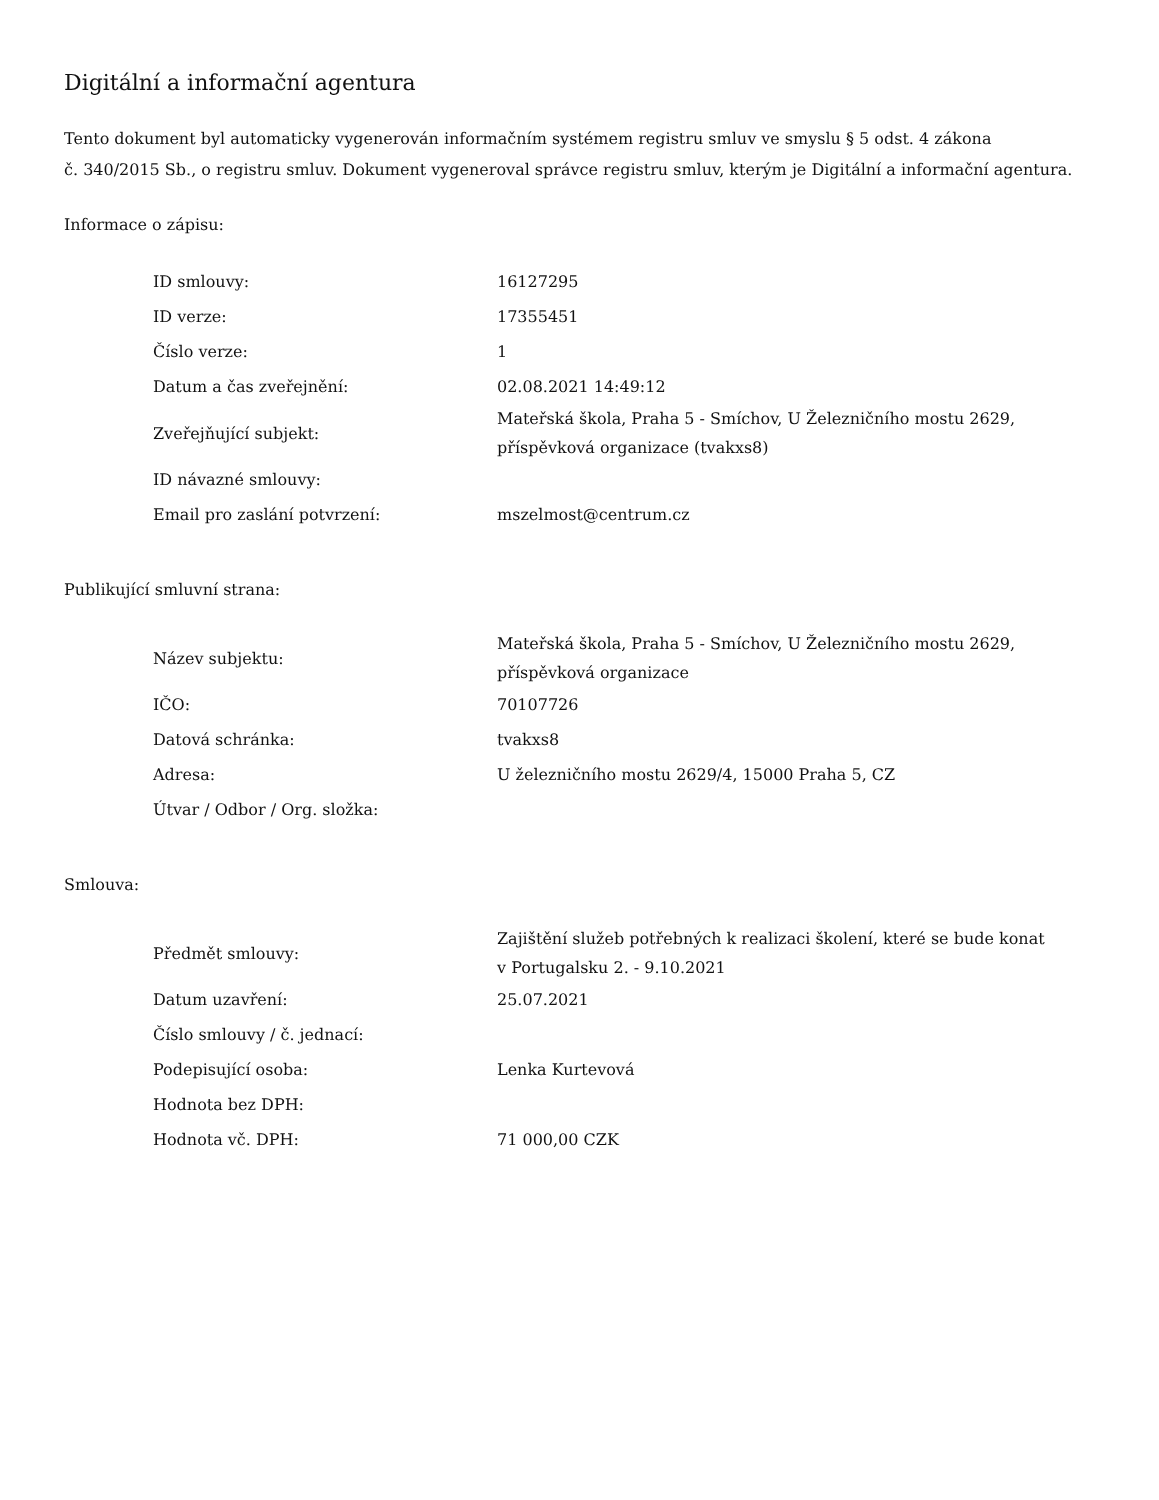Digitální a informační agentura
Tento dokument byl automaticky vygenerován informačním systémem registru smluv ve smyslu § 5 odst. 4 zákona
č. 340/2015 Sb., o registru smluv. Dokument vygeneroval správce registru smluv, kterým je Digitální a informační agentura.
Informace o zápisu:
| ID smlouvy: | 16127295 |
| ID verze: | 17355451 |
| Číslo verze: | 1 |
| Datum a čas zveřejnění: | 02.08.2021 14:49:12 |
| Zveřejňující subjekt: | Mateřská škola, Praha 5 - Smíchov, U Železničního mostu 2629, příspěvková organizace (tvakxs8) |
| ID návazné smlouvy: | |
| Email pro zaslání potvrzení: | mszelmost@centrum.cz |
Publikující smluvní strana:
| Název subjektu: | Mateřská škola, Praha 5 - Smíchov, U Železničního mostu 2629, příspěvková organizace |
| IČO: | 70107726 |
| Datová schránka: | tvakxs8 |
| Adresa: | U železničního mostu 2629/4, 15000 Praha 5, CZ |
| Útvar / Odbor / Org. složka: | |
Smlouva:
| Předmět smlouvy: | Zajištění služeb potřebných k realizaci školení, které se bude konat v Portugalsku 2. - 9.10.2021 |
| Datum uzavření: | 25.07.2021 |
| Číslo smlouvy / č. jednací: | |
| Podepisující osoba: | Lenka Kurtevová |
| Hodnota bez DPH: | |
| Hodnota vč. DPH: | 71 000,00 CZK |